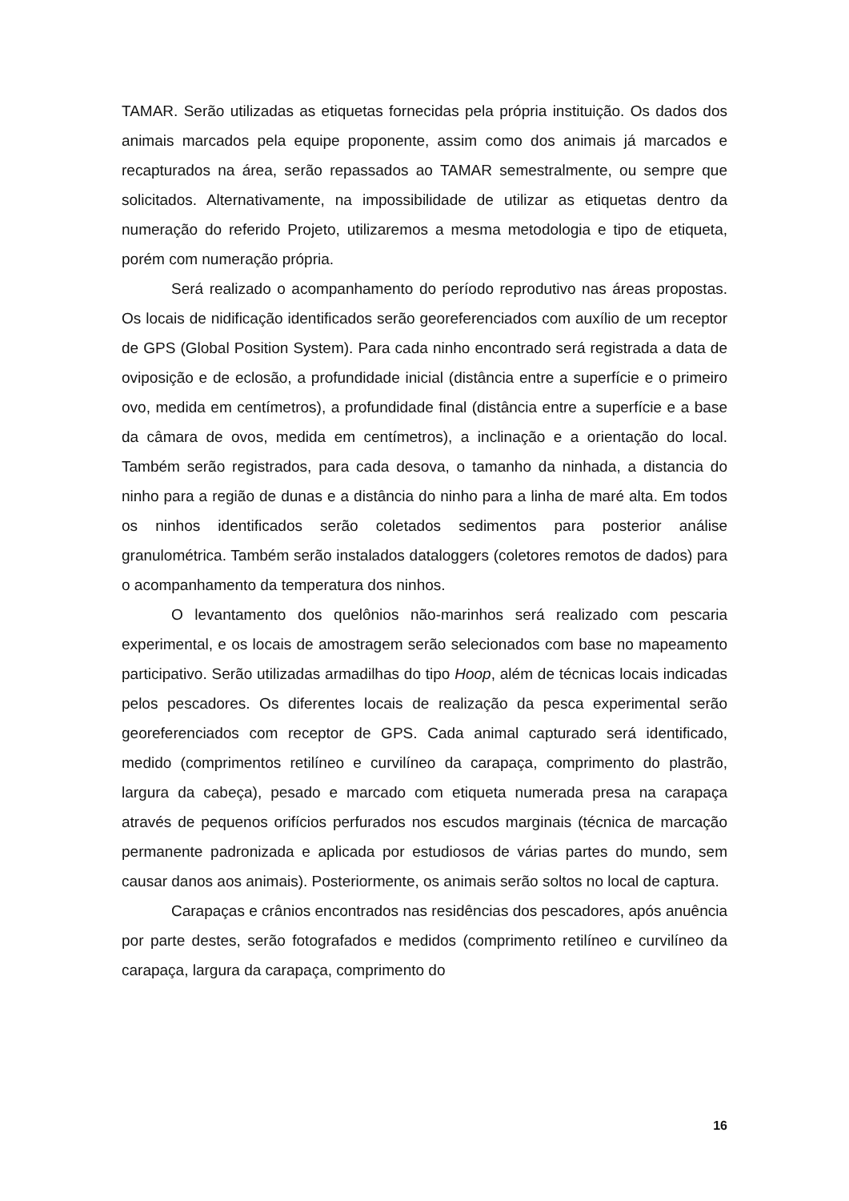TAMAR. Serão utilizadas as etiquetas fornecidas pela própria instituição. Os dados dos animais marcados pela equipe proponente, assim como dos animais já marcados e recapturados na área, serão repassados ao TAMAR semestralmente, ou sempre que solicitados. Alternativamente, na impossibilidade de utilizar as etiquetas dentro da numeração do referido Projeto, utilizaremos a mesma metodologia e tipo de etiqueta, porém com numeração própria.
Será realizado o acompanhamento do período reprodutivo nas áreas propostas. Os locais de nidificação identificados serão georeferenciados com auxílio de um receptor de GPS (Global Position System). Para cada ninho encontrado será registrada a data de oviposição e de eclosão, a profundidade inicial (distância entre a superfície e o primeiro ovo, medida em centímetros), a profundidade final (distância entre a superfície e a base da câmara de ovos, medida em centímetros), a inclinação e a orientação do local. Também serão registrados, para cada desova, o tamanho da ninhada, a distancia do ninho para a região de dunas e a distância do ninho para a linha de maré alta. Em todos os ninhos identificados serão coletados sedimentos para posterior análise granulométrica. Também serão instalados dataloggers (coletores remotos de dados) para o acompanhamento da temperatura dos ninhos.
O levantamento dos quelônios não-marinhos será realizado com pescaria experimental, e os locais de amostragem serão selecionados com base no mapeamento participativo. Serão utilizadas armadilhas do tipo Hoop, além de técnicas locais indicadas pelos pescadores. Os diferentes locais de realização da pesca experimental serão georeferenciados com receptor de GPS. Cada animal capturado será identificado, medido (comprimentos retilíneo e curvilíneo da carapaça, comprimento do plastrão, largura da cabeça), pesado e marcado com etiqueta numerada presa na carapaça através de pequenos orifícios perfurados nos escudos marginais (técnica de marcação permanente padronizada e aplicada por estudiosos de várias partes do mundo, sem causar danos aos animais). Posteriormente, os animais serão soltos no local de captura.
Carapaças e crânios encontrados nas residências dos pescadores, após anuência por parte destes, serão fotografados e medidos (comprimento retilíneo e curvilíneo da carapaça, largura da carapaça, comprimento do
16